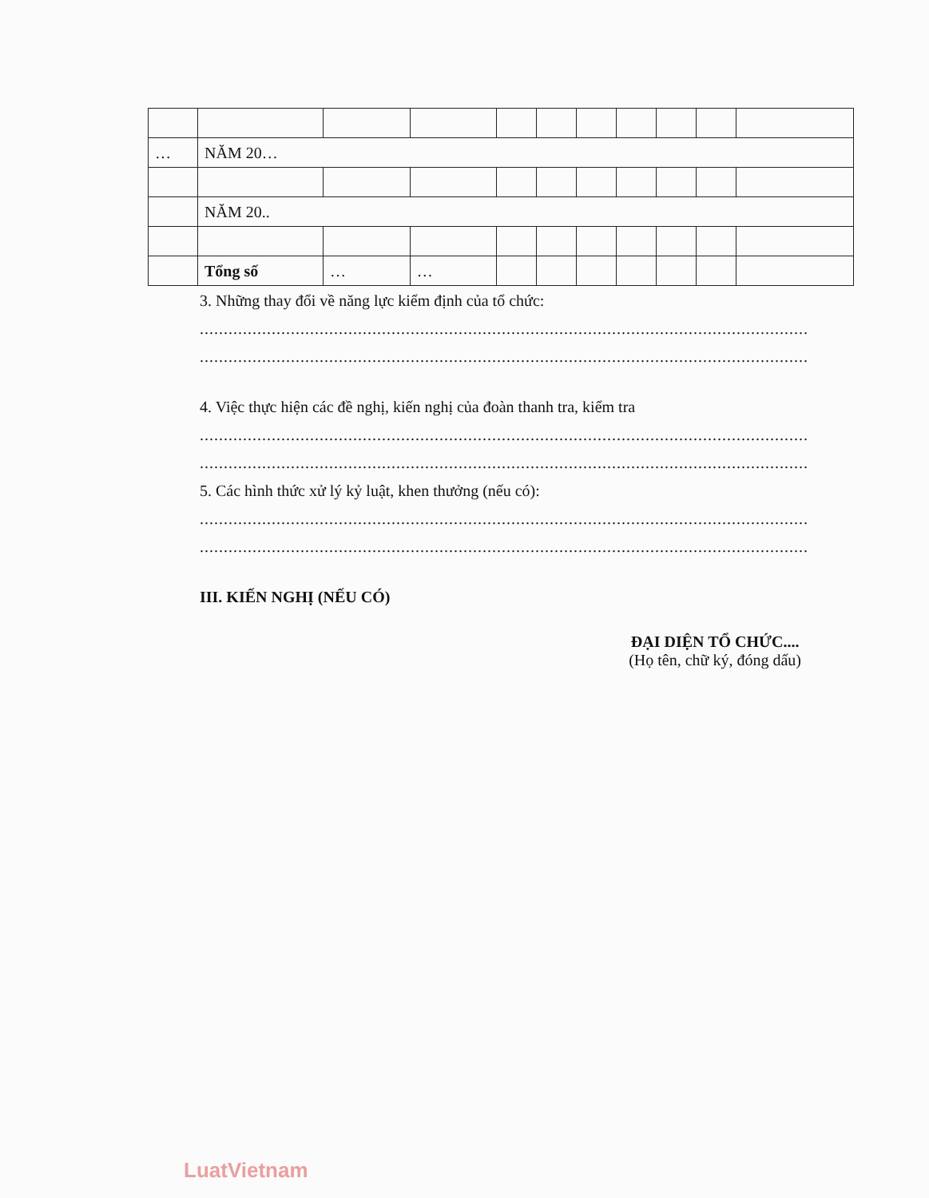| … | NĂM 20… | | | | | | | | | |
| | NĂM 20.. | | | | | | | | | |
| | Tổng số | … | … | | | | | | | |
3. Những thay đổi về năng lực kiểm định của tổ chức:
..........................................................................................................................................
..........................................................................................................................................
4. Việc thực hiện các đề nghị, kiến nghị của đoàn thanh tra, kiểm tra
..........................................................................................................................................
..........................................................................................................................................
5. Các hình thức xử lý kỷ luật, khen thưởng (nếu có):
..........................................................................................................................................
..........................................................................................................................................
III. KIẾN NGHỊ (NẾU CÓ)
ĐẠI DIỆN TỔ CHỨC....
(Họ tên, chữ ký, đóng dấu)
LuatVietnam